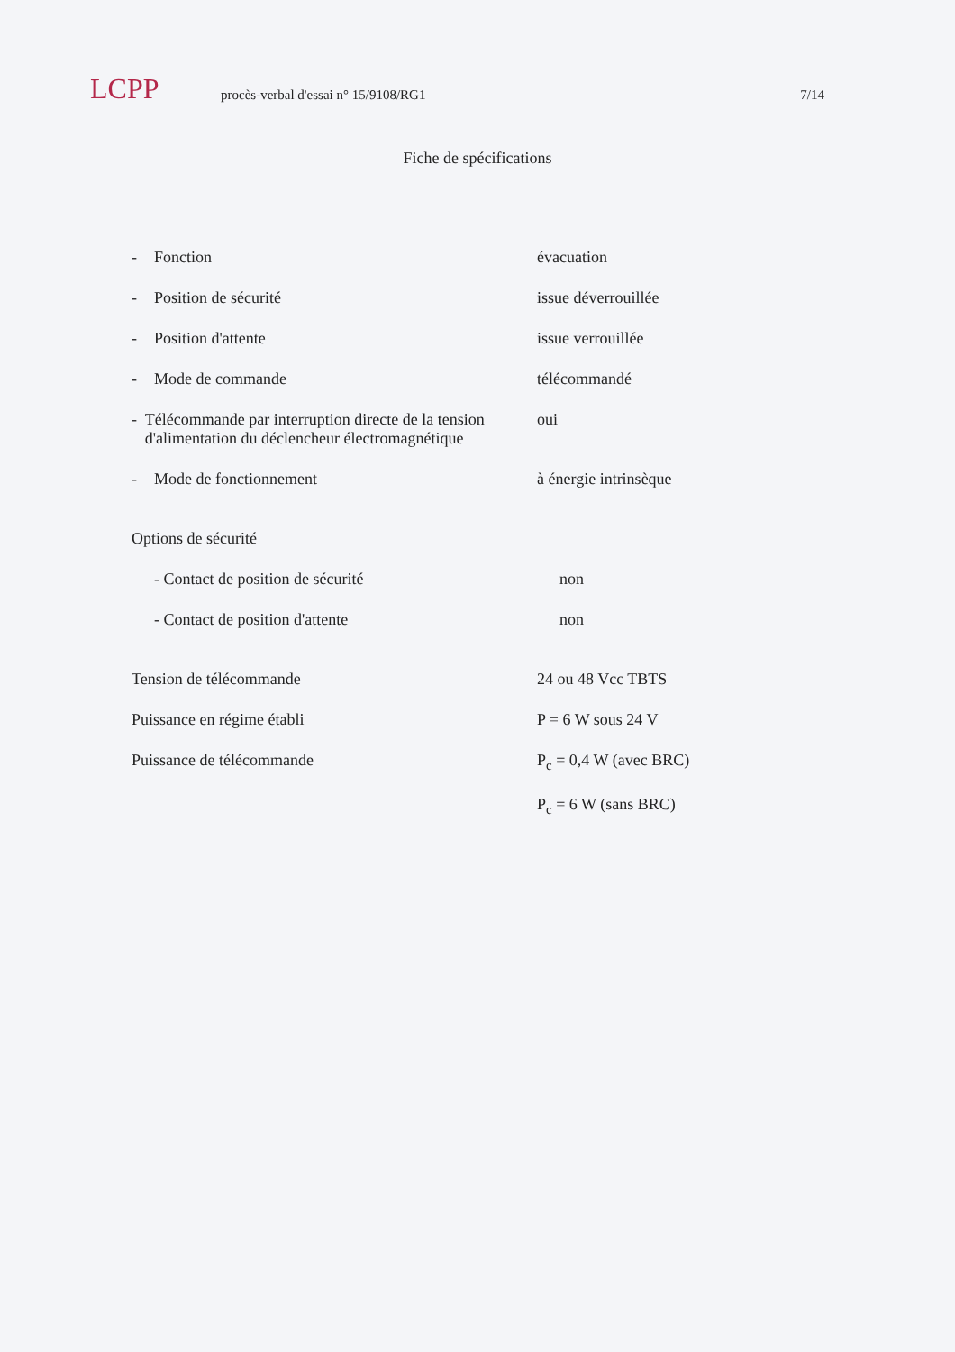LCPP
procès-verbal d'essai n° 15/9108/RG1 7/14
Fiche de spécifications
- Fonction évacuation
- Position de sécurité issue déverrouillée
- Position d'attente issue verrouillée
- Mode de commande télécommandé
- Télécommande par interruption directe de la tension d'alimentation du déclencheur électromagnétique
oui
- Mode de fonctionnement à énergie intrinsèque
Options de sécurité
- Contact de position de sécurité non
- Contact de position d'attente non
Tension de télécommande 24 ou 48 Vcc TBTS
Puissance en régime établi P = 6 W sous 24 V
Puissance de télécommande P<sub>c</sub> = 0,4 W (avec BRC)
P<sub>c</sub> = 6 W (sans BRC)